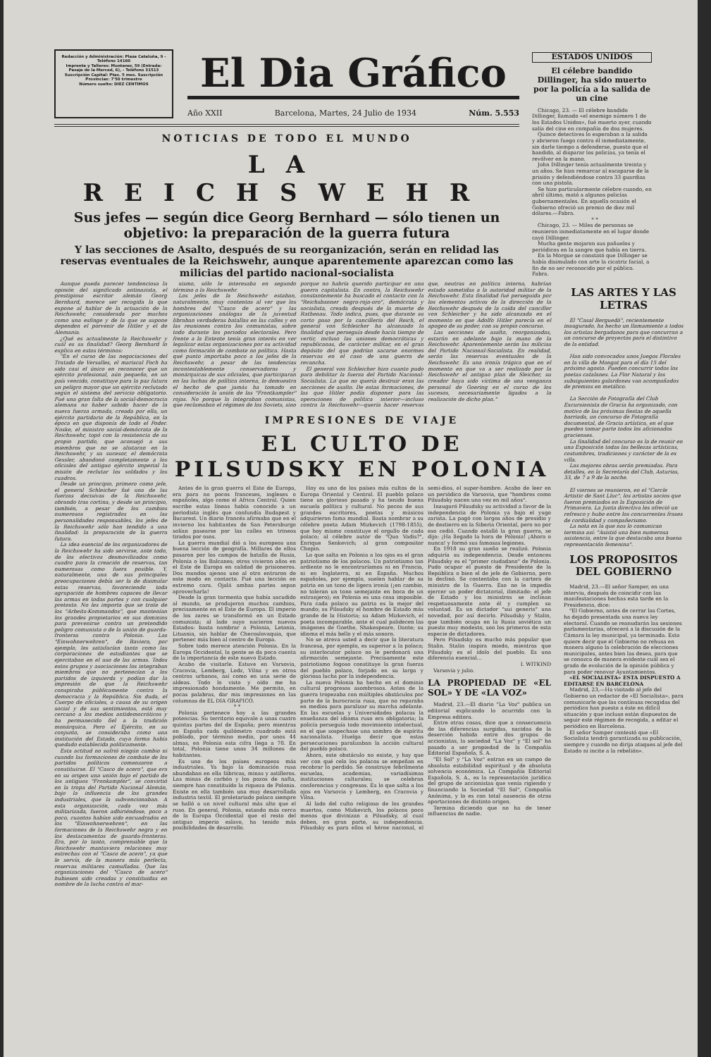Redacción y Administración: Plaza Cataluña, 9 - Teléfono 14160
Imprenta y Talleres: Muntaner, 59 (Entrada: Pasaje de la Merced, 6), - Teléfono 31513
Suscripción Capital: Ptas. 5 mes. Suscripción Provincias: 7'50 trimestre
Número suelto: DIEZ CENTIMOS
El Dia Gráfico
Año XXII Barcelona, Martes, 24 Julio de 1934 Núm. 5.553
NOTICIAS DE TODO EL MUNDO
LA REICHSWEHR
Sus jefes — según dice Georg Bernhard — sólo tienen un objetivo: la preparación de la guerra futura
Y las secciones de Asalto, después de su reorganización, serán en relidad las reservas eventuales de la Reichswehr, aunque aparentemente aparezcan como las milicias del partido nacional-socialista
ESTADOS UNIDOS
El célebre bandido Dillinger, ha sido muerto por la policía a la salida de un cine
Chicago, 23. — El célebre bandido Dillinger, llamado «el enemigo número 1 de los Estados Unidos», fué muerto ayer, cuando salía del cine en compañía de dos mujeres.
Quince detectives lo esperaban a la salida y abrieron fuego contra él inmediatamente, sin darle tiempo a defenderse, puesto que el bandido, al disparar los policías, ya tenía el revólver en la mano.
John Dillinger tenía actualmente treinta y un años. Se hizo remarcar al escaparse de la prisión y defendiéndose contra 33 guardias con una pistola.
Se hizo particularmente célebre cuando, en abril último, mató a algunos policías gubernamentales. En aquella ocasión el Gobierno ofreció un premio de diez mil dólares.—Fabra.
* *
Chicago, 23. — Miles de personas se reunieron inmediatamente en el lugar donde cayó Dillinger.
Mucha gente mojaron sus pañuelos y periódicos en la sangre que había en tierra.
En la Morgue se constató que Dillinger se había disimulado con arte la cicatriz facial, a fin de no ser reconocido por el público. Fabra.
Aunque pueda parecer tendenciosa la opinión del significado antinazista, el prestigioso escritor alemán Georg Bernhard, merece ser recogida la que expone al hablar de la actuación de la Reichswehr, considerada por muchos como una esfinge y de la que se supone dependen el porvenir de Hitler y el de Alemania.
¿Qué es actualmente la Reichswehr y cuál es su finalidad? Georg Bernhard lo explica en estos términos:
"En el curso de las negociaciones del Tratado de Versalles, el mariscal Foch ha sido casi el único en reconocer que un ejército profesional, aún pequeño, en un país vencido, constituye para la paz futura un peligro mayor que un ejército reclutado según el sistema del servicio obligatorio. Fué una gran falta de la social-democracia alemana no haber sabido hacer de la nueva fuerza armada, creada por ella, un ejército partidario de la República, en la época en que disponía de todo el Poder. Noske, el ministro social-demócrata de la Reichswehr, topó con la resistencia de su propio partido, que aconsejó a sus miembros que no se alistaran en la Reichswehr, y su sucesor, el demócrata Gessler, abandonó completamente a los oficiales del antiguo ejército imperial la misión de reclutar los soldados y los cuadros.
Desde un principio, primero como jefe, el general Schleicher fué una de las fuerzas decisivas de la Reichswehr, obrando tras cortina, y desde un principio, también, a pesar de los cambios numerosos registrados en las personalidades responsables, los jefes de la Reichswehr sólo han tendido a una finalidad: la preparación de la guerra futura.
La idea esencial de los organizadores de la Reichswehr ha sido servirse, ante todo, de los efectivos desmovilizados como cuadro para la creación de reservas, tan numerosas como fuera posible. Y, naturalmente, una de sus principales preocupaciones debía ser la de disimular estas reservas, favoreciendo toda agrupación de hombres capaces de llevar las armas en todas partes y con cualquier pretexto. No les importa que se trate de los "Arbeits-Kommandos", que mantenían los grandes propietarios en sus dominios para prevenirse contra un pretendido peligro comunista o de la unión de guarda-fronteras contra Polonia. Las "Einwohnerwehren", de Baviera, por ejemplo, les satisfacían tanto como las corporaciones de estudiantes que se ejercitaban en el uso de las armas. Todos estos grupos y asociaciones los integraban miembros que no pertenecían a los partidos de izquierda y podían dar la impresión de que la Reichswehr conspiraba públicamente contra la democracia y la República. Sin duda, el Cuerpo de oficiales, a causa de su origen social y de sus sentimientos, está muy cercano a los medios antidemocráticos y ha permanecido fiel a la tradición monárquica. Pero el Ejército, en su conjunto, se consideraba como una institución del Estado, cuya forma había quedado establecida políticamente.
Esta actitud no sufrió ningún cambio ni cuando las formaciones de combate de los partidos políticos comenzaron a constituirse. El "Casco de acero", que era en su origen una unión bajo el partido de los antiguos "Fronkampfer", se convirtió en la tropa del Partido Nacional Alemán, bajo la influencia de los grandes industriales, que la subvencionaban. A esta organización, cada vez más militarizada, fueron adhiriéndose, poco a poco, cuantos habían sido encuadrados en los "Einwohnerwehren", en las formaciones de la Reichswehr negra y en los destacamentos de guarda-fronteras. Era, por lo tanto, comprensible que la Reichswehr mantuviera relaciones muy estrechas con el "Casco de acero", ya que le servía, de la manera más perfecta, reservas militares camufladas. Que las organizaciones del "Casco de acero" hubiesen sido creadas y constituidas en nombre de la lucha contra el mar-
xismo, sólo le interesaba en segundo término a la Reichswehr.
Los jefes de la Reichswehr estaban, naturalmente, muy contentos al ver que los hombres del "Casco de acero" y las organizaciones análogas de la juventud libraban verdaderas batallas en las calles y en las reuniones contra los comunistas, sobre todo durante los periodos electorales. Pero frente a la Entente tenía gran interés en ver legalizar estas organizaciones por su actividad como formación de combate no política. Hasta qué punto importaba poco a los jefes de la Reichswehr, a pesar de las tendencias incontestablemente conservadoras y monárquicas de sus oficiales, que participaran en las luchas de política interna, lo demuestra el hecho de que jamás ha tomado en consideración la unión de las "Frontkampfer" rojas. No porque la integraban comunistas, que reclamaban el régimen de los Soviets, sino porque no habría querido participar en una guerra capitalista. En contra, la Reichswehr constantemente ha buscado el contacto con la "Reichsbanner negra-roja-oro", demócrata y socialista, creada después de la muerte de Rathenau. Todo indica, pues, que durante su corto paso por la cancillería del Reich, el general von Schleicher ha alcanzado la finalidad que perseguía desde hacía tiempo de vertir, incluso las uniones democráticas y republicanas, de carácter militar, en el gran depósito del que podrían sacarse enormes reservas en el caso de una guerra de revancha.
El general von Schleicher hizo cuanto pudo para debilitar la fuerza del Partido Nacional-Socialista. Lo que no quería destruir eran las secciones de asalto. De estas formaciones, de las que Hitler podía disponer para las operaciones de política interior—incluso contra la Reichswehr—quería hacer reservas que, neutras en política interna, habrían estado sometidas a la autoridad militar de la Reichswehr. Esta finalidad fué perseguida por los elementos activos de la dirección de la Reichswehr después de la caída del canciller von Schleicher y ha sido alcanzada en el momento en que Adolfo Hitler parecía en el apogeo de su poder, con su propio concurso.
Las secciones de asalto, reorganizadas, estarán en adelante bajo la mano de la Reichswehr. Aparentemente serán las milicias del Partido Nacional-Socialista. En realidad, serán las reservas eventuales de la Reichswehr. Es una ironía trágica que en el momento en que va a ser realizado por la Reichswehr el antiguo plan de Sleicher, su creador haya sido víctima de una venganza personal de Goering en el curso de los sucesos, necesariamente ligados a la realización de dicho plan."
IMPRESIONES DE VIAJE
EL CULTO DE PILSUDSKY EN POLONIA
Antes de la gran guerra el Este de Europa, era para no pocos franceses, ingleses o españoles, algo como el Africa Central. Quien escribe estas líneas había conocido a un periodista inglés que confundía Budapest y Bucarest. Un diario francés afirmaba que en el invierno los habitantes de San Petersburgo solían pasearse por las calles en trineos tirados por osos.
La guerra mundial dió a los europeos una buena lección de geografía. Millares de ellos pasaron por los campos de batalla de Rusia, Polonia o los Balcanes; otros vivieron años en el Este de Europa en calidad de prisioneros. Dos mundos ajenos uno al otro entraron de este modo en contacto. Fué una lección en extremo cara. Ojalá ambas partes sepan aprovecharla!
Desde la gran tormenta que había sacudido al mundo, se produjeron muchos cambios, precisamente en el Este de Europa. El imperio de los zares se transformó en un Estado comunista; al lado suyo nacieron nuevos Estados: basta nombrar a Polonia, Letonia, Lituania, sin hablar de Checoslovaquia, que pertenec más bien al centro de Europa.
Sobre todo merece atención Polonia. En la Europa Occidental, la gente se da poca cuenta de la importancia de este nuevo Estado.
Acabo de visitarle. Estuve en Varsovia, Cracovia, Lemberg, Lodz, Vilna y en otros centros urbanos, así como en una serie de aldeas. Todo lo visto y oído me ha impresionado hondamente. Me permito, en pocas palabras, dar mis impresiones en las columnas de EL DIA GRAFICO.
* *
Polonia pertenece hoy a las grandes potencias. Su territorio equivale a unas cuatro quintas partes del de España; pero mientras en España cada quilómetro cuadrado está poblado, por término medio, por unos 44 almas, en Polonia esta cifra llega a 70. En total, Polonia tiene unos 34 millones de habitantes.
Es uno de los países europeos más industriales. Ya bajo la dominación rusa abundaban en ella fábricas, minas y astilleros. Las minas de carbón y los pozos de nafta, siempre han constituído la riqueza de Polonia. Existe en ella también una muy desarrollada industria textil. El proletariado polaco siempre se halló a un nivel cultural más alto que el ruso. En general, Polonia, estando más cerca de la Europa Occidental que el resto del antiguo imperio eslavo, ha tenido más posibilidades de desarrollo.
Hoy es uno de los países más cultos de la Europa Oriental y Central. El pueblo polaco tiene un glorioso pasado y ha tenido buena escuela política y cultural. No pocos de sus grandes escritores, poetas y músicos adquirieron fama mundial. Basta nombrar a su célebre poeta Adam Mizkevich (1798-1855), que hoy mismo constituye el orgullo de cada polaco; al célebre autor de "Quo Vadis?", Enrique Senkevich; al gran compositor Chopin.
Lo que salta en Polonia a los ojos es el gran patriotismo de los polacos. Un patriotismo tan ardiente no le encontraríamos ni en Francia, ni en Inglaterra, ni en España. Muchos españoles, por ejemplo, suelen hablar de su patria en un tono de ligera ironía (¡en cambio, no toleran un tono semejante en boca de un extranjero); en Polonia es una cosa imposible. Para cada polaco su patria es la mejor del mundo; su Pilsudsky el hombre de Estado más grande de la Historia; su Adam Mizkevich, el poeta incomparable, ante el cual palidecen las imágenes de Goethe, Shakespeare, Dante; su idioma el más bello y el más sonoro.
No se atreva usted a decir que la literatura francesa, por ejemplo, es superior a la polaca; su interlocutor polaco no le perdonará una afirmación semejante. Precisamente este patriotismo fogoso constituye la gran fuerza del pueblo polaco, forjado en su larga y gloriosa lucha por la independencia.
La nueva Polonia ha hecho en el dominio cultural progresos asombrosos. Antes de la guerra tropezaba con múltiples obstáculos por parte de la burocracia rusa, que no reparaba en medios para paralizar su marcha adelante. En las escuelas y Universidades polacas la enseñanza del idioma ruso era obligatoria; la policía perseguía todo movimiento intelectual, en el que sospechase una sombra de espíritu nacionalista. Huelga decir que estas persecuciones paralizaban la acción cultural del pueblo polaco.
Ahora, este obstáculo no existe, y hay que ver con qué celo los polacos se empeñan en recobrar lo perdido. Se construye febrilmente escuelas, academias, variadísimas instituciones culturales; se celebran conferencias y congresos. Es lo que salta a los ojos en Varsovia y Lemberg, en Cracovia y Vilna.
Al lado del culto religioso de los grandes muertos, como Mizkevich, los polacos poco menos que divinizan a Pilsudsky, al cual deben, en gran parte, su independencia. Pilsudsky es para ellos el héroe nacional, el semi-dios, el super-hombre. Acabo de leer en un periódico de Varsovia, que "hombres como Pilsudsky nacen una vez en mil años".
Inauguró Pilsudsky su actividad a favor de la independencia de Polonia ya bajo el yugo zarista. La pagó con largos años de presidio y de destierro en la Siberia Oriental, pero no por eso cedió. Cuando estalló la gran guerra, se dijo: ¡Ha llegado la hora de Polonia! ¡Ahora o nunca! y formó sus famosas legiones.
En 1918 su gran sueño se realizó. Polonia adquiría su independencia. Desde entonces Pilsudsky es el "primer ciudadano" de Polonia. Pudo ocupar el puesto de Presidente de la República o bien el de jefe de Gobierno, pero lo declinó. Se contentaba con la cartera de ministro de la Guerra. Eso no le impedía ejercer un poder dictatorial, ilimitado: el jefe de Estado y los ministros se inclinan respetuosamente ante él y cumplen su voluntad. Es un dictador "sui generis" una novedad, por así decirlo. Pilsudsky y Stalin, que también ocupa en la Rusia soviética un puesto muy modesto, son los primeros de esta especie de dictadores.
Pero Pilsudsky es mucho más popular que Stalin. Stalin inspira miedo, mientras que Pilsudsky es el ídolo del pueblo. Es una diferencia esencial...
I. WITKIND
Varsovia y julio.
LA PROPIEDAD DE «EL SOL» Y DE «LA VOZ»
Madrid, 23.—El diario "La Voz" publica un editorial explicando lo ocurrido con la Empresa editora.
Entre otras cosas, dice que a consecuencia de las diferencias surgidas, nacidas de la deserción habida entre dos grupos de accionistas, la sociedad "La Voz" y "El sol" ha pasado a ser propiedad de la Compañía Editorial Española, S. A.
"El Sol" y "La Voz" entran en un campo de absoluta estabilidad espiritual y de absoluta solvencia económica. La Compañía Editorial Española, S. A., es la representación jurídica del grupo de accionistas que venía rigiendo y financiando la Sociedad "El Sol", Compañía Anónima, y lo es con total ausencia de otras aportaciones de distinto origen.
Termina diciendo que no ha de tener influencias de nadie.
LAS ARTES Y LAS LETRAS
El "Casal Berguedá", recientemente inaugurado, ha hecho un llamamiento a todos los artistas bergadanos para que concurran a un concurso de proyectos para el distintivo de la entidad.
Han sido convocados unos Juegos Florales en la villa de Mongat para el día 15 del próximo agosto. Pueden concurrir todos los poetas catalanes. La Flor Natural y los subsiguientes galardones van acompañados de premios en metálico.
La Sección de Fotografía del Club Excursionista de Gracia ha organizado, con motivo de las próximas fiestas de aquella barriada, un concurso de Fotografía documental, de Gracia artística, en el que pueden tomar parte todos los aficionados gracienses.
La finalidad del concurso es la de reunir en una Exposición todas las bellezas artísticas, costumbres, tradiciones y carácter de la ex villa.
Las mejores obras serán premiadas. Para detalles, en la Secretaría del Club, Asturias, 33, de 7 a 9 de la noche.
El viernes se reunieron, en el "Cercle Artistic de Sant Lluc", los artistas socios que fueron premiados en la Exposición de Primavera. La Junta directiva les ofreció un refresco y hubo entre los concurrentes frases de cordialidad y compañerismo.
La nota en la que nos lo comunican termina así: "Asistió una bien numerosa asistencia, entre la que destacaba una buena representación femenina".
LOS PROPOSITOS DEL GOBIERNO
Madrid, 23.—El señor Samper, en una interviu, después de coincidir con las manifestaciones hechas esta tarde en la Presidencia, dice:
"El Gobierno, antes de cerrar las Cortes, ha dejado presentada una nueva ley electoral. Cuando se reanudarán las sesiones parlamentarias, ofrecerá a la discusión de la Cámara la ley municipal, ya terminada. Esto quiere decir que el Gobierno no rehusa en manera alguno la celebración de elecciones municipales, antes bien las desea, para que se conozca de manera evidente cuál sea el grado de evolución de la opinión pública y para poder renovar Ayuntamientos.
«EL SOCIALISTA» ESTA DISPUESTO A EDITARSE EN BARCELONA
Madrid, 23,—Ha visitado al jefe del Gobierno un redactor de «El Socialista», para comunicarle que las contínuas recogidas del periódico han puesto a éste en difícil situación y que incluso están dispuestos de seguir este régimen de recogida, a editar el periódico en Barcelona.
El señor Samper contestó que «El Socialista tendrá garantizada su publicación, siempre y cuando no dirija ataques al jefe del Estado ni incite a la rebelión».